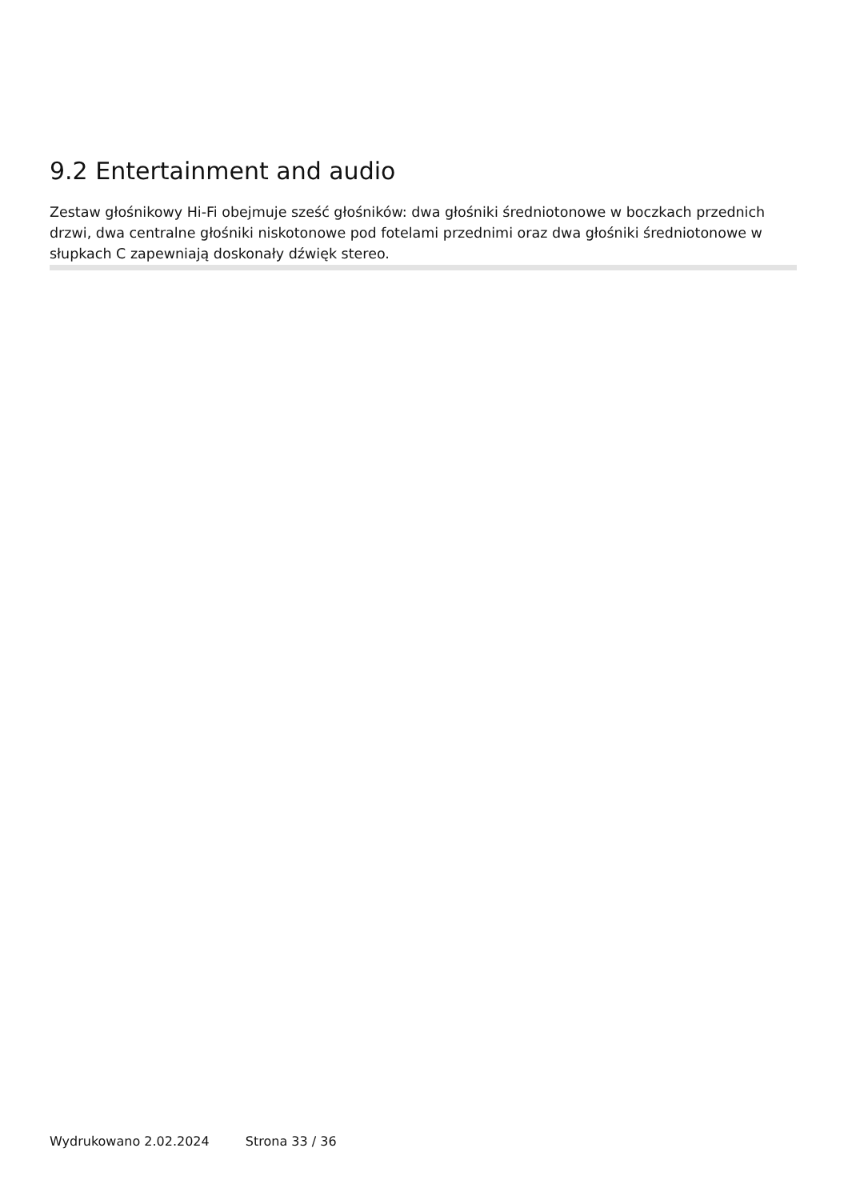9.2 Entertainment and audio
Zestaw głośnikowy Hi-Fi obejmuje sześć głośników: dwa głośniki średniotonowe w boczkach przednich drzwi, dwa centralne głośniki niskotonowe pod fotelami przednimi oraz dwa głośniki średniotonowe w słupkach C zapewniają doskonały dźwięk stereo.
Wydrukowano 2.02.2024 Strona 33 / 36